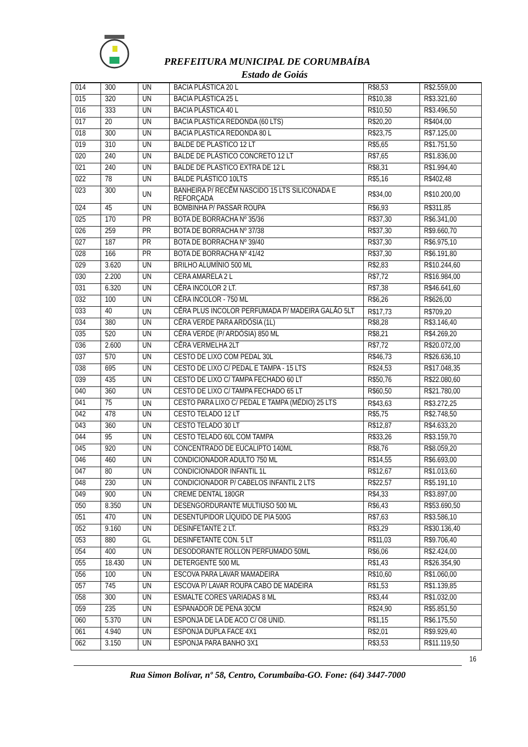PREFEITURA MUNICIPAL DE CORUMBAÍBA
Estado de Goiás
| 014 | 300 | UN | BACIA PLÁSTICA 20 L | R$8,53 | R$2.559,00 |
| 015 | 320 | UN | BACIA PLÁSTICA 25 L | R$10,38 | R$3.321,60 |
| 016 | 333 | UN | BACIA PLÁSTICA 40 L | R$10,50 | R$3.496,50 |
| 017 | 20 | UN | BACIA PLASTICA REDONDA (60 LTS) | R$20,20 | R$404,00 |
| 018 | 300 | UN | BACIA PLASTICA REDONDA 80 L | R$23,75 | R$7.125,00 |
| 019 | 310 | UN | BALDE DE PLASTICO 12 LT | R$5,65 | R$1.751,50 |
| 020 | 240 | UN | BALDE DE PLÁSTICO CONCRETO 12 LT | R$7,65 | R$1.836,00 |
| 021 | 240 | UN | BALDE DE PLASTICO EXTRA DE 12 L | R$8,31 | R$1.994,40 |
| 022 | 78 | UN | BALDE PLÁSTICO 10LTS | R$5,16 | R$402,48 |
| 023 | 300 | UN | BANHEIRA P/ RECÊM NASCIDO 15 LTS SILICONADA E REFORÇADA | R$34,00 | R$10.200,00 |
| 024 | 45 | UN | BOMBINHA P/ PASSAR ROUPA | R$6,93 | R$311,85 |
| 025 | 170 | PR | BOTA DE BORRACHA Nº 35/36 | R$37,30 | R$6.341,00 |
| 026 | 259 | PR | BOTA DE BORRACHA Nº 37/38 | R$37,30 | R$9.660,70 |
| 027 | 187 | PR | BOTA DE BORRACHA Nº 39/40 | R$37,30 | R$6.975,10 |
| 028 | 166 | PR | BOTA DE BORRACHA Nº 41/42 | R$37,30 | R$6.191,80 |
| 029 | 3.620 | UN | BRILHO ALUMÍNIO 500 ML | R$2,83 | R$10.244,60 |
| 030 | 2.200 | UN | CERA AMARELA 2 L | R$7,72 | R$16.984,00 |
| 031 | 6.320 | UN | CÊRA INCOLOR 2 LT. | R$7,38 | R$46.641,60 |
| 032 | 100 | UN | CÊRA INCOLOR - 750 ML | R$6,26 | R$626,00 |
| 033 | 40 | UN | CÊRA PLUS INCOLOR PERFUMADA P/ MADEIRA GALÃO 5LT | R$17,73 | R$709,20 |
| 034 | 380 | UN | CÊRA VERDE PARA ARDÓSIA (1L) | R$8,28 | R$3.146,40 |
| 035 | 520 | UN | CÊRA VERDE (P/ ARDÓSIA) 850 ML | R$8,21 | R$4.269,20 |
| 036 | 2.600 | UN | CÊRA VERMELHA 2LT | R$7,72 | R$20.072,00 |
| 037 | 570 | UN | CESTO DE LIXO COM PEDAL 30L | R$46,73 | R$26.636,10 |
| 038 | 695 | UN | CESTO DE LIXO C/ PEDAL E TAMPA - 15 LTS | R$24,53 | R$17.048,35 |
| 039 | 435 | UN | CESTO DE LIXO C/ TAMPA FECHADO 60 LT | R$50,76 | R$22.080,60 |
| 040 | 360 | UN | CESTO DE LIXO C/ TAMPA FECHADO 65 LT | R$60,50 | R$21.780,00 |
| 041 | 75 | UN | CESTO PARA LIXO C/ PEDAL E TAMPA (MÉDIO) 25 LTS | R$43,63 | R$3.272,25 |
| 042 | 478 | UN | CESTO TELADO 12 LT | R$5,75 | R$2.748,50 |
| 043 | 360 | UN | CESTO TELADO 30 LT | R$12,87 | R$4.633,20 |
| 044 | 95 | UN | CESTO TELADO 60L COM TAMPA | R$33,26 | R$3.159,70 |
| 045 | 920 | UN | CONCENTRADO DE EUCALIPTO 140ML | R$8,76 | R$8.059,20 |
| 046 | 460 | UN | CONDICIONADOR ADULTO 750 ML | R$14,55 | R$6.693,00 |
| 047 | 80 | UN | CONDICIONADOR INFANTIL 1L | R$12,67 | R$1.013,60 |
| 048 | 230 | UN | CONDICIONADOR P/ CABELOS INFANTIL 2 LTS | R$22,57 | R$5.191,10 |
| 049 | 900 | UN | CREME DENTAL 180GR | R$4,33 | R$3.897,00 |
| 050 | 8.350 | UN | DESENGORDURANTE MULTIUSO 500 ML | R$6,43 | R$53.690,50 |
| 051 | 470 | UN | DESENTUPIDOR LÍQUIDO DE PIA 500G | R$7,63 | R$3.586,10 |
| 052 | 9.160 | UN | DESINFETANTE 2 LT. | R$3,29 | R$30.136,40 |
| 053 | 880 | GL | DESINFETANTE CON. 5 LT | R$11,03 | R$9.706,40 |
| 054 | 400 | UN | DESODORANTE ROLLON PERFUMADO 50ML | R$6,06 | R$2.424,00 |
| 055 | 18.430 | UN | DETERGENTE 500 ML | R$1,43 | R$26.354,90 |
| 056 | 100 | UN | ESCOVA PARA LAVAR MAMADEIRA | R$10,60 | R$1.060,00 |
| 057 | 745 | UN | ESCOVA P/ LAVAR ROUPA CABO DE MADEIRA | R$1,53 | R$1.139,85 |
| 058 | 300 | UN | ESMALTE CORES VARIADAS 8 ML | R$3,44 | R$1.032,00 |
| 059 | 235 | UN | ESPANADOR DE PENA 30CM | R$24,90 | R$5.851,50 |
| 060 | 5.370 | UN | ESPONJA DE LA DE ACO C/ O8 UNID. | R$1,15 | R$6.175,50 |
| 061 | 4.940 | UN | ESPONJA DUPLA FACE 4X1 | R$2,01 | R$9.929,40 |
| 062 | 3.150 | UN | ESPONJA PARA BANHO 3X1 | R$3,53 | R$11.119,50 |
16
Rua Simon Bolívar, nº 58, Centro, Corumbaíba-GO. Fone: (64) 3447-7000